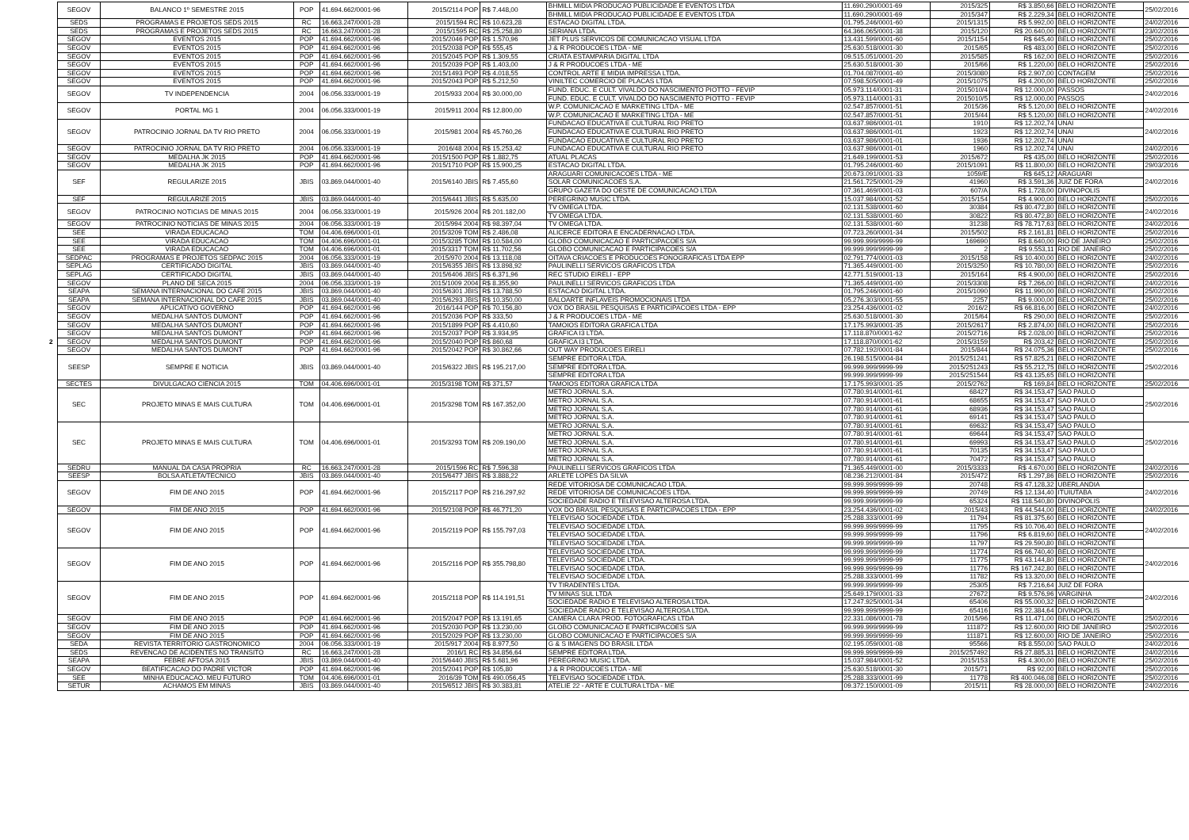| | SEGOV | BALANCO 1º SEMESTRE 2015 | POP | 41.694.662/0001-96 | 2015/2114 POP | R$ 7.448,00 | BHMILL MIDIA PRODUCAO PUBLICIDADE E EVENTOS LTDA | 11.690.290/0001-69 | 2015/325 | R$ 3.850,66 | BELO HORIZONTE | 25/02/2016 |
| | | | | | | | BHMILL MIDIA PRODUCAO PUBLICIDADE E EVENTOS LTDA | 11.690.290/0001-69 | 2015/347 | R$ 2.229,34 | BELO HORIZONTE | |
| | SEDS | PROGRAMAS E PROJETOS SEDS 2015 | RC | 16.663.247/0001-28 | 2015/1594 RC | R$ 10.623,28 | ESTACAO DIGITAL LTDA. | 01.795.246/0001-60 | 2015/1315 | R$ 5.992,00 | BELO HORIZONTE | 24/02/2016 |
| | SEDS | PROGRAMAS E PROJETOS SEDS 2015 | RC | 16.663.247/0001-28 | 2015/1595 RC | R$ 25.258,80 | SERIANA LTDA. | 64.366.065/0001-38 | 2015/120 | R$ 20.640,00 | BELO HORIZONTE | 23/02/2016 |
| | SEGOV | EVENTOS 2015 | POP | 41.694.662/0001-96 | 2015/2046 POP | R$ 1.570,96 | JET PLUS SERVICOS DE COMUNICACAO VISUAL LTDA | 13.431.599/0001-60 | 2015/1154 | R$ 645,40 | BELO HORIZONTE | 25/02/2016 |
| | SEGOV | EVENTOS 2015 | POP | 41.694.662/0001-96 | 2015/2038 POP | R$ 555,45 | J & R PRODUCOES LTDA - ME | 25.630.518/0001-30 | 2015/65 | R$ 483,00 | BELO HORIZONTE | 25/02/2016 |
| | SEGOV | EVENTOS 2015 | POP | 41.694.662/0001-96 | 2015/2045 POP | R$ 1.309,55 | CRIATA ESTAMPARIA DIGITAL LTDA | 09.515.051/0001-20 | 2015/585 | R$ 162,00 | BELO HORIZONTE | 25/02/2016 |
| | SEGOV | EVENTOS 2015 | POP | 41.694.662/0001-96 | 2015/2039 POP | R$ 1.403,00 | J & R PRODUCOES LTDA - ME | 25.630.518/0001-30 | 2015/66 | R$ 1.220,00 | BELO HORIZONTE | 25/02/2016 |
| | SEGOV | EVENTOS 2015 | POP | 41.694.662/0001-96 | 2015/1493 POP | R$ 4.018,55 | CONTROL ARTE E MIDIA IMPRESSA LTDA. | 01.704.087/0001-40 | 2015/3080 | R$ 2.907,00 | CONTAGEM | 25/02/2016 |
| | SEGOV | EVENTOS 2015 | POP | 41.694.662/0001-96 | 2015/2043 POP | R$ 5.212,50 | VINILTEC COMERCIO DE PLACAS LTDA | 07.598.505/0001-49 | 2015/1075 | R$ 4.200,00 | BELO HORIZONTE | 25/02/2016 |
| | SEGOV | TV INDEPENDENCIA | 2004 | 06.056.333/0001-19 | 2015/933 2004 | R$ 30.000,00 | FUND. EDUC. E CULT. VIVALDO DO NASCIMENTO PIOTTO - FEVIP | 05.973.114/0001-31 | 2015010/4 | R$ 12.000,00 | PASSOS | 24/02/2016 |
| | | | | | | | FUND. EDUC. E CULT. VIVALDO DO NASCIMENTO PIOTTO - FEVIP | 05.973.114/0001-31 | 2015010/5 | R$ 12.000,00 | PASSOS | |
| | SEGOV | PORTAL MG 1 | 2004 | 06.056.333/0001-19 | 2015/911 2004 | R$ 12.800,00 | W.P. COMUNICACAO E MARKETING LTDA - ME | 02.547.857/0001-51 | 2015/36 | R$ 5.120,00 | BELO HORIZONTE | 24/02/2016 |
| | | | | | | | W.P. COMUNICACAO E MARKETING LTDA - ME | 02.547.857/0001-51 | 2015/44 | R$ 5.120,00 | BELO HORIZONTE | |
| | SEGOV | PATROCINIO JORNAL DA TV RIO PRETO | 2004 | 06.056.333/0001-19 | 2015/981 2004 | R$ 45.760,26 | FUNDACAO EDUCATIVA E CULTURAL RIO PRETO | 03.637.986/0001-01 | 1910 | R$ 12.202,74 | UNAI | 24/02/2016 |
| | | | | | | | FUNDACAO EDUCATIVA E CULTURAL RIO PRETO | 03.637.986/0001-01 | 1923 | R$ 12.202,74 | UNAI | |
| | | | | | | | FUNDACAO EDUCATIVA E CULTURAL RIO PRETO | 03.637.986/0001-01 | 1936 | R$ 12.202,74 | UNAI | |
| | SEGOV | PATROCINIO JORNAL DA TV RIO PRETO | 2004 | 06.056.333/0001-19 | 2016/48 2004 | R$ 15.253,42 | FUNDACAO EDUCATIVA E CULTURAL RIO PRETO | 03.637.986/0001-01 | 1960 | R$ 12.202,74 | UNAI | 24/02/2016 |
| | SEGOV | MEDALHA JK 2015 | POP | 41.694.662/0001-96 | 2015/1500 POP | R$ 1.882,75 | ATUAL PLACAS | 21.649.199/0001-53 | 2015/672 | R$ 435,00 | BELO HORIZONTE | 25/02/2016 |
| | SEGOV | MEDALHA JK 2015 | POP | 41.694.662/0001-96 | 2015/1710 POP | R$ 15.900,25 | ESTACAO DIGITAL LTDA. | 01.795.246/0001-60 | 2015/1091 | R$ 11.800,00 | BELO HORIZONTE | 29/03/2016 |
| | SEF | REGULARIZE 2015 | JBIS | 03.869.044/0001-40 | 2015/6140 JBIS | R$ 7.455,60 | ARAGUARI COMUNICACOES LTDA - ME | 20.673.091/0001-33 | 1059/E | R$ 645,12 | ARAGUARI | 24/02/2016 |
| | | | | | | | SOLAR COMUNICACOES S.A. | 21.561.725/0001-29 | 41960 | R$ 3.591,36 | JUIZ DE FORA | |
| | | | | | | | GRUPO GAZETA DO OESTE DE COMUNICACAO LTDA | 07.361.469/0001-03 | 607/A | R$ 1.728,00 | DIVINOPOLIS | |
| | SEF | REGULARIZE 2015 | JBIS | 03.869.044/0001-40 | 2015/6441 JBIS | R$ 5.635,00 | PEREGRINO MUSIC LTDA. | 15.037.984/0001-52 | 2015/154 | R$ 4.900,00 | BELO HORIZONTE | 25/02/2016 |
| | SEGOV | PATROCINIO NOTICIAS DE MINAS 2015 | 2004 | 06.056.333/0001-19 | 2015/926 2004 | R$ 201.182,00 | TV OMEGA LTDA. | 02.131.538/0001-60 | 30384 | R$ 80.472,80 | BELO HORIZONTE | 24/02/2016 |
| | | | | | | | TV OMEGA LTDA. | 02.131.538/0001-60 | 30822 | R$ 80.472,80 | BELO HORIZONTE | |
| | SEGOV | PATROCINIO NOTICIAS DE MINAS 2015 | 2004 | 06.056.333/0001-19 | 2015/994 2004 | R$ 98.397,04 | TV OMEGA LTDA. | 02.131.538/0001-60 | 31238 | R$ 78.717,63 | BELO HORIZONTE | 24/02/2016 |
| | SEE | VIRADA EDUCACAO | TOM | 04.406.696/0001-01 | 2015/3209 TOM | R$ 2.486,08 | ALICERCE EDITORA E ENCADERNACAO LTDA. | 07.723.260/0001-34 | 2015/502 | R$ 2.161,81 | BELO HORIZONTE | 25/02/2016 |
| | SEE | VIRADA EDUCACAO | TOM | 04.406.696/0001-01 | 2015/3285 TOM | R$ 10.584,00 | GLOBO COMUNICACAO E PARTICIPACOES S/A | 99.999.999/9999-99 | 169690 | R$ 8.640,00 | RIO DE JANEIRO | 25/02/2016 |
| | SEE | VIRADA EDUCACAO | TOM | 04.406.696/0001-01 | 2015/3317 TOM | R$ 11.702,56 | GLOBO COMUNICACAO E PARTICIPACOES S/A | 99.999.999/9999-99 | 2 | R$ 9.553,11 | RIO DE JANEIRO | 25/02/2016 |
| | SEDPAC | PROGRAMAS E PROJETOS SEDPAC 2015 | 2004 | 06.056.333/0001-19 | 2015/970 2004 | R$ 13.118,08 | OITAVA CRIACOES E PRODUCOES FONOGRAFICAS LTDA EPP | 02.791.774/0001-03 | 2015/158 | R$ 10.400,00 | BELO HORIZONTE | 24/02/2016 |
| | SEPLAG | CERTIFICADO DIGITAL | JBIS | 03.869.044/0001-40 | 2015/6355 JBIS | R$ 13.898,92 | PAULINELLI SERVICOS GRAFICOS LTDA | 71.365.449/0001-00 | 2015/3250 | R$ 10.780,00 | BELO HORIZONTE | 25/02/2016 |
| | SEPLAG | CERTIFICADO DIGITAL | JBIS | 03.869.044/0001-40 | 2015/6406 JBIS | R$ 6.371,96 | REC STUDIO EIRELI - EPP | 42.771.519/0001-13 | 2015/164 | R$ 4.900,00 | BELO HORIZONTE | 25/02/2016 |
| | SEGOV | PLANO DE SECA 2015 | 2004 | 06.056.333/0001-19 | 2015/1009 2004 | R$ 8.355,90 | PAULINELLI SERVICOS GRAFICOS LTDA | 71.365.449/0001-00 | 2015/3308 | R$ 7.266,00 | BELO HORIZONTE | 24/02/2016 |
| | SEAPA | SEMANA INTERNACIONAL DO CAFE 2015 | JBIS | 03.869.044/0001-40 | 2015/6301 JBIS | R$ 13.788,50 | ESTACAO DIGITAL LTDA. | 01.795.246/0001-60 | 2015/1090 | R$ 11.990,00 | BELO HORIZONTE | 25/02/2016 |
| | SEAPA | SEMANA INTERNACIONAL DO CAFE 2015 | JBIS | 03.869.044/0001-40 | 2015/6293 JBIS | R$ 10.350,00 | BALOARTE INFLAVEIS PROMOCIONAIS LTDA | 05.276.303/0001-55 | 2257 | R$ 9.000,00 | BELO HORIZONTE | 25/02/2016 |
| | SEGOV | APLICATIVO GOVERNO | POP | 41.694.662/0001-96 | 2016/144 POP | R$ 70.156,80 | VOX DO BRASIL PESQUISAS E PARTICIPACOES LTDA - EPP | 23.254.436/0001-02 | 2016/2 | R$ 66.816,00 | BELO HORIZONTE | 24/02/2016 |
| | SEGOV | MEDALHA SANTOS DUMONT | POP | 41.694.662/0001-96 | 2015/2036 POP | R$ 333,50 | J & R PRODUCOES LTDA - ME | 25.630.518/0001-30 | 2015/64 | R$ 290,00 | BELO HORIZONTE | 25/02/2016 |
| | SEGOV | MEDALHA SANTOS DUMONT | POP | 41.694.662/0001-96 | 2015/1899 POP | R$ 4.410,60 | TAMOIOS EDITORA GRAFICA LTDA | 17.175.993/0001-35 | 2015/2617 | R$ 2.874,00 | BELO HORIZONTE | 25/02/2016 |
| | SEGOV | MEDALHA SANTOS DUMONT | POP | 41.694.662/0001-96 | 2015/2037 POP | R$ 3.934,95 | GRAFICA I3 LTDA. | 17.118.870/0001-62 | 2015/2716 | R$ 2.028,00 | BELO HORIZONTE | 25/02/2016 |
| 2 | SEGOV | MEDALHA SANTOS DUMONT | POP | 41.694.662/0001-96 | 2015/2040 POP | R$ 860,68 | GRAFICA I3 LTDA. | 17.118.870/0001-62 | 2015/3159 | R$ 203,42 | BELO HORIZONTE | 25/02/2016 |
| | SEGOV | MEDALHA SANTOS DUMONT | POP | 41.694.662/0001-96 | 2015/2042 POP | R$ 30.862,66 | OUT WAY PRODUCOES EIRELI | 07.782.192/0001-84 | 2015/844 | R$ 24.075,36 | BELO HORIZONTE | 25/02/2016 |
| | SEESP | SEMPRE E NOTICIA | JBIS | 03.869.044/0001-40 | 2015/6322 JBIS | R$ 195.217,00 | SEMPRE EDITORA LTDA. | 26.198.515/0004-84 | 2015/251241 | R$ 57.825,21 | BELO HORIZONTE | 25/02/2016 |
| | | | | | | | SEMPRE EDITORA LTDA. | 99.999.999/9999-99 | 2015/251243 | R$ 55.212,75 | BELO HORIZONTE | |
| | | | | | | | SEMPRE EDITORA LTDA | 99.999.999/9999-99 | 2015/251544 | R$ 43.135,65 | BELO HORIZONTE | |
| | SECTES | DIVULGACAO CIENCIA 2015 | TOM | 04.406.696/0001-01 | 2015/3198 TOM | R$ 371,57 | TAMOIOS EDITORA GRAFICA LTDA | 17.175.993/0001-35 | 2015/2762 | R$ 169,84 | BELO HORIZONTE | 25/02/2016 |
| | SEC | PROJETO MINAS E MAIS CULTURA | TOM | 04.406.696/0001-01 | 2015/3298 TOM | R$ 167.352,00 | METRO JORNAL S.A. | 07.780.914/0001-61 | 68427 | R$ 34.153,47 | SAO PAULO | 25/02/2016 |
| | | | | | | | METRO JORNAL S.A. | 07.780.914/0001-61 | 68655 | R$ 34.153,47 | SAO PAULO | |
| | | | | | | | METRO JORNAL S.A. | 07.780.914/0001-61 | 68936 | R$ 34.153,47 | SAO PAULO | |
| | | | | | | | METRO JORNAL S.A. | 07.780.914/0001-61 | 69141 | R$ 34.153,47 | SAO PAULO | |
| | SEC | PROJETO MINAS E MAIS CULTURA | TOM | 04.406.696/0001-01 | 2015/3293 TOM | R$ 209.190,00 | METRO JORNAL S.A. | 07.780.914/0001-61 | 69632 | R$ 34.153,47 | SAO PAULO | 25/02/2016 |
| | | | | | | | METRO JORNAL S.A. | 07.780.914/0001-61 | 69644 | R$ 34.153,47 | SAO PAULO | |
| | | | | | | | METRO JORNAL S.A. | 07.780.914/0001-61 | 69993 | R$ 34.153,47 | SAO PAULO | |
| | | | | | | | METRO JORNAL S.A. | 07.780.914/0001-61 | 70135 | R$ 34.153,47 | SAO PAULO | |
| | | | | | | | METRO JORNAL S.A. | 07.780.914/0001-61 | 70472 | R$ 34.153,47 | SAO PAULO | |
| | SEDRU | MANUAL DA CASA PROPRIA | RC | 16.663.247/0001-28 | 2015/1596 RC | R$ 7.596,38 | PAULINELLI SERVICOS GRAFICOS LTDA | 71.365.449/0001-00 | 2015/3333 | R$ 4.670,00 | BELO HORIZONTE | 24/02/2016 |
| | SEESP | BOLSA ATLETA/TECNICO | JBIS | 03.869.044/0001-40 | 2015/6477 JBIS | R$ 3.888,22 | ARLETE LOPES DA SILVA | 08.236.212/0001-84 | 2015/472 | R$ 1.297,86 | BELO HORIZONTE | 25/02/2016 |
| | SEGOV | FIM DE ANO 2015 | POP | 41.694.662/0001-96 | 2015/2117 POP | R$ 216.297,92 | REDE VITORIOSA DE COMUNICACAO LTDA. | 99.999.999/9999-99 | 20748 | R$ 47.128,32 | UBERLANDIA | 24/02/2016 |
| | | | | | | | REDE VITORIOSA DE COMUNICACOES LTDA. | 99.999.999/9999-99 | 20749 | R$ 12.134,40 | ITUIUTABA | |
| | | | | | | | SOCIEDADE RADIO E TELEVISAO ALTEROSA LTDA. | 99.999.999/9999-99 | 65324 | R$ 118.540,80 | DIVINOPOLIS | |
| | SEGOV | FIM DE ANO 2015 | POP | 41.694.662/0001-96 | 2015/2108 POP | R$ 46.771,20 | VOX DO BRASIL PESQUISAS E PARTICIPACOES LTDA - EPP | 23.254.436/0001-02 | 2015/43 | R$ 44.544,00 | BELO HORIZONTE | 24/02/2016 |
| | SEGOV | FIM DE ANO 2015 | POP | 41.694.662/0001-96 | 2015/2119 POP | R$ 155.797,03 | TELEVISAO SOCIEDADE LTDA. | 25.288.333/0001-99 | 11794 | R$ 81.375,60 | BELO HORIZONTE | 24/02/2016 |
| | | | | | | | TELEVISAO SOCIEDADE LTDA. | 99.999.999/9999-99 | 11795 | R$ 10.706,40 | BELO HORIZONTE | |
| | | | | | | | TELEVISAO SOCIEDADE LTDA. | 99.999.999/9999-99 | 11796 | R$ 6.819,60 | BELO HORIZONTE | |
| | | | | | | | TELEVISAO SOCIEDADE LTDA. | 99.999.999/9999-99 | 11797 | R$ 29.590,80 | BELO HORIZONTE | |
| | SEGOV | FIM DE ANO 2015 | POP | 41.694.662/0001-96 | 2015/2116 POP | R$ 355.798,80 | TELEVISAO SOCIEDADE LTDA. | 99.999.999/9999-99 | 11774 | R$ 66.740,40 | BELO HORIZONTE | 24/02/2016 |
| | | | | | | | TELEVISAO SOCIEDADE LTDA. | 99.999.999/9999-99 | 11775 | R$ 43.144,80 | BELO HORIZONTE | |
| | | | | | | | TELEVISAO SOCIEDADE LTDA. | 99.999.999/9999-99 | 11776 | R$ 167.242,80 | BELO HORIZONTE | |
| | | | | | | | TELEVISAO SOCIEDADE LTDA. | 25.288.333/0001-99 | 11782 | R$ 13.320,00 | BELO HORIZONTE | |
| | SEGOV | FIM DE ANO 2015 | POP | 41.694.662/0001-96 | 2015/2118 POP | R$ 114.191,51 | TV TIRADENTES LTDA. | 99.999.999/9999-99 | 25305 | R$ 7.216,64 | JUIZ DE FORA | 24/02/2016 |
| | | | | | | | TV MINAS SUL LTDA | 25.649.179/0001-33 | 27672 | R$ 9.576,96 | VARGINHA | |
| | | | | | | | SOCIEDADE RADIO E TELEVISAO ALTEROSA LTDA. | 17.247.925/0001-34 | 65406 | R$ 55.000,32 | BELO HORIZONTE | |
| | | | | | | | SOCIEDADE RADIO E TELEVISAO ALTEROSA LTDA. | 99.999.999/9999-99 | 65416 | R$ 22.384,64 | DIVINOPOLIS | |
| | SEGOV | FIM DE ANO 2015 | POP | 41.694.662/0001-96 | 2015/2047 POP | R$ 13.191,65 | CAMERA CLARA PROD. FOTOGRAFICAS LTDA | 22.331.086/0001-78 | 2015/96 | R$ 11.471,00 | BELO HORIZONTE | 25/02/2016 |
| | SEGOV | FIM DE ANO 2015 | POP | 41.694.662/0001-96 | 2015/2030 POP | R$ 13.230,00 | GLOBO COMUNICACAO E PARTICIPACOES S/A | 99.999.999/9999-99 | 111872 | R$ 12.600,00 | RIO DE JANEIRO | 25/02/2016 |
| | SEGOV | FIM DE ANO 2015 | POP | 41.694.662/0001-96 | 2015/2029 POP | R$ 13.230,00 | GLOBO COMUNICACAO E PARTICIPACOES S/A | 99.999.999/9999-99 | 111871 | R$ 12.600,00 | RIO DE JANEIRO | 25/02/2016 |
| | SEDA | REVISTA TERRITORIO GASTRONOMICO | 2004 | 06.056.333/0001-19 | 2015/917 2004 | R$ 8.977,50 | G & S IMAGENS DO BRASIL LTDA | 02.195.059/0001-08 | 95566 | R$ 8.550,00 | SAO PAULO | 24/02/2016 |
| | SEDS | REVENCAO DE ACIDENTES NO TRANSITO | RC | 16.663.247/0001-28 | 2016/1 RC | R$ 34.856,64 | SEMPRE EDITORA LTDA. | 99.999.999/9999-99 | 2015/257492 | R$ 27.885,31 | BELO HORIZONTE | 24/02/2016 |
| | SEAPA | FEBRE AFTOSA 2015 | JBIS | 03.869.044/0001-40 | 2015/6440 JBIS | R$ 5.681,96 | PEREGRINO MUSIC LTDA. | 15.037.984/0001-52 | 2015/153 | R$ 4.300,00 | BELO HORIZONTE | 25/02/2016 |
| | SEGOV | BEATIFICACAO DO PADRE VICTOR | POP | 41.694.662/0001-96 | 2015/2041 POP | R$ 105,80 | J & R PRODUCOES LTDA - ME | 25.630.518/0001-30 | 2015/71 | R$ 92,00 | BELO HORIZONTE | 25/02/2016 |
| | SEE | MINHA EDUCACAO. MEU FUTURO | TOM | 04.406.696/0001-01 | 2016/39 TOM | R$ 490.056,45 | TELEVISAO SOCIEDADE LTDA. | 25.288.333/0001-99 | 11778 | R$ 400.046,08 | BELO HORIZONTE | 25/02/2016 |
| | SETUR | ACHAMOS EM MINAS | JBIS | 03.869.044/0001-40 | 2015/6512 JBIS | R$ 30.383,81 | ATELIE 22 - ARTE E CULTURA LTDA - ME | 09.372.150/0001-09 | 2015/11 | R$ 28.000,00 | BELO HORIZONTE | 24/02/2016 |